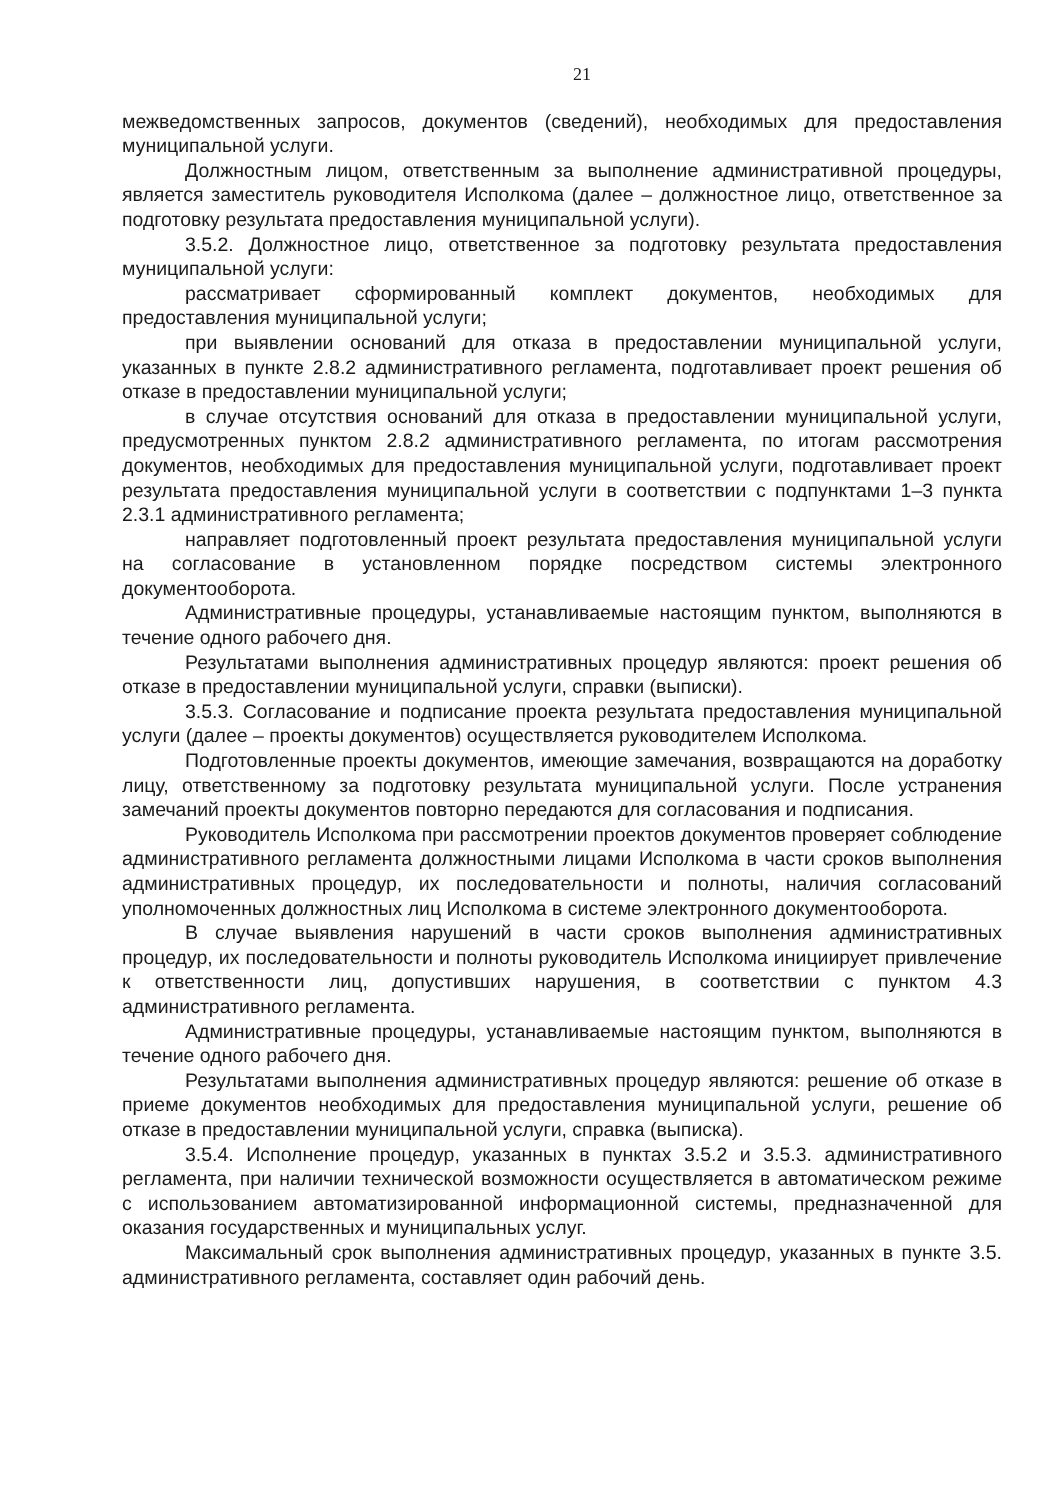21
межведомственных запросов, документов (сведений), необходимых для предоставления муниципальной услуги.
Должностным лицом, ответственным за выполнение административной процедуры, является заместитель руководителя Исполкома (далее – должностное лицо, ответственное за подготовку результата предоставления муниципальной услуги).
3.5.2. Должностное лицо, ответственное за подготовку результата предоставления муниципальной услуги:
рассматривает сформированный комплект документов, необходимых для предоставления муниципальной услуги;
при выявлении оснований для отказа в предоставлении муниципальной услуги, указанных в пункте 2.8.2 административного регламента, подготавливает проект решения об отказе в предоставлении муниципальной услуги;
в случае отсутствия оснований для отказа в предоставлении муниципальной услуги, предусмотренных пунктом 2.8.2 административного регламента, по итогам рассмотрения документов, необходимых для предоставления муниципальной услуги, подготавливает проект результата предоставления муниципальной услуги в соответствии с подпунктами 1–3 пункта 2.3.1 административного регламента;
направляет подготовленный проект результата предоставления муниципальной услуги на согласование в установленном порядке посредством системы электронного документооборота.
Административные процедуры, устанавливаемые настоящим пунктом, выполняются в течение одного рабочего дня.
Результатами выполнения административных процедур являются: проект решения об отказе в предоставлении муниципальной услуги, справки (выписки).
3.5.3. Согласование и подписание проекта результата предоставления муниципальной услуги (далее – проекты документов) осуществляется руководителем Исполкома.
Подготовленные проекты документов, имеющие замечания, возвращаются на доработку лицу, ответственному за подготовку результата муниципальной услуги. После устранения замечаний проекты документов повторно передаются для согласования и подписания.
Руководитель Исполкома при рассмотрении проектов документов проверяет соблюдение административного регламента должностными лицами Исполкома в части сроков выполнения административных процедур, их последовательности и полноты, наличия согласований уполномоченных должностных лиц Исполкома в системе электронного документооборота.
В случае выявления нарушений в части сроков выполнения административных процедур, их последовательности и полноты руководитель Исполкома инициирует привлечение к ответственности лиц, допустивших нарушения, в соответствии с пунктом 4.3 административного регламента.
Административные процедуры, устанавливаемые настоящим пунктом, выполняются в течение одного рабочего дня.
Результатами выполнения административных процедур являются: решение об отказе в приеме документов необходимых для предоставления муниципальной услуги, решение об отказе в предоставлении муниципальной услуги, справка (выписка).
3.5.4. Исполнение процедур, указанных в пунктах 3.5.2 и 3.5.3. административного регламента, при наличии технической возможности осуществляется в автоматическом режиме с использованием автоматизированной информационной системы, предназначенной для оказания государственных и муниципальных услуг.
Максимальный срок выполнения административных процедур, указанных в пункте 3.5. административного регламента, составляет один рабочий день.